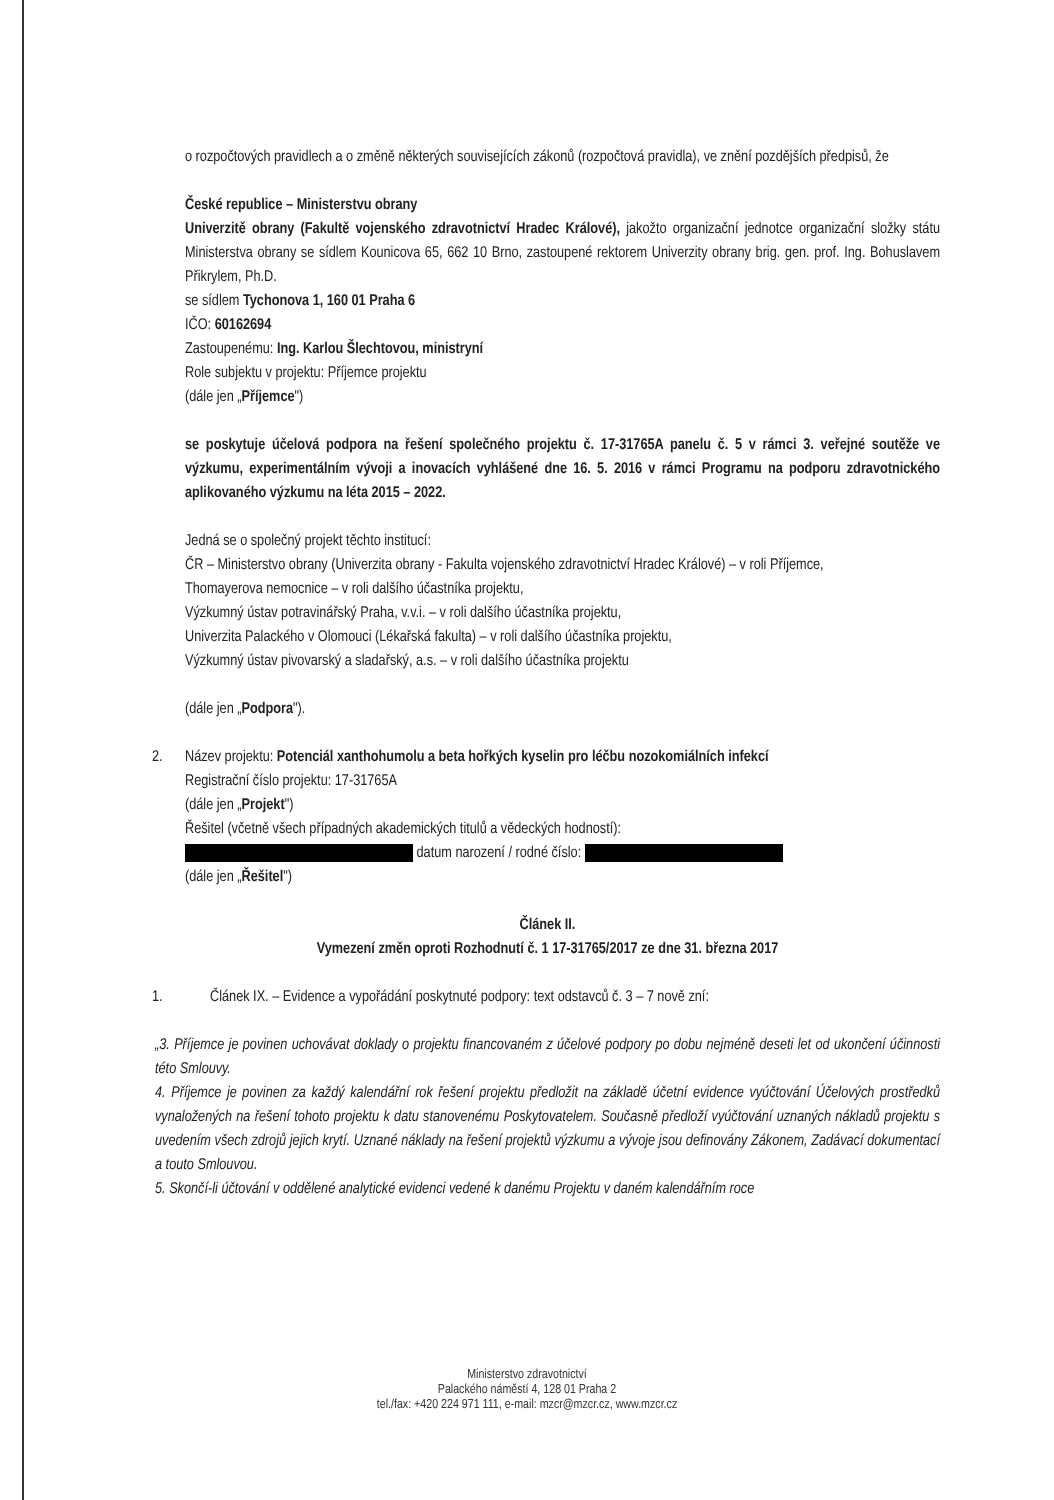o rozpočtových pravidlech a o změně některých souvisejících zákonů (rozpočtová pravidla), ve znění pozdějších předpisů, že
České republice – Ministerstvu obrany
Univerzitě obrany (Fakultě vojenského zdravotnictví Hradec Králové), jakožto organizační jednotce organizační složky státu Ministerstva obrany se sídlem Kounicova 65, 662 10 Brno, zastoupené rektorem Univerzity obrany brig. gen. prof. Ing. Bohuslavem Přikrylem, Ph.D.
se sídlem Tychonova 1, 160 01 Praha 6
IČO: 60162694
Zastoupenému: Ing. Karlou Šlechtovou, ministryní
Role subjektu v projektu: Příjemce projektu
(dále jen „Příjemce")
se poskytuje účelová podpora na řešení společného projektu č. 17-31765A panelu č. 5 v rámci 3. veřejné soutěže ve výzkumu, experimentálním vývoji a inovacích vyhlášené dne 16. 5. 2016 v rámci Programu na podporu zdravotnického aplikovaného výzkumu na léta 2015 – 2022.
Jedná se o společný projekt těchto institucí:
ČR – Ministerstvo obrany (Univerzita obrany - Fakulta vojenského zdravotnictví Hradec Králové) – v roli Příjemce,
Thomayerova nemocnice – v roli dalšího účastníka projektu,
Výzkumný ústav potravinářský Praha, v.v.i. – v roli dalšího účastníka projektu,
Univerzita Palackého v Olomouci (Lékařská fakulta) – v roli dalšího účastníka projektu,
Výzkumný ústav pivovarský a sladařský, a.s. – v roli dalšího účastníka projektu
(dále jen „Podpora").
2. Název projektu: Potenciál xanthohumolu a beta hořkých kyselin pro léčbu nozokomiálních infekcí
Registrační číslo projektu: 17-31765A
(dále jen „Projekt")
Řešitel (včetně všech případných akademických titulů a vědeckých hodností):
datum narození / rodné číslo:
(dále jen „Řešitel")
Článek II.
Vymezení změn oproti Rozhodnutí č. 1 17-31765/2017 ze dne 31. března 2017
1. Článek IX. – Evidence a vypořádání poskytnuté podpory: text odstavců č. 3 – 7 nově zní:
„3. Příjemce je povinen uchovávat doklady o projektu financovaném z účelové podpory po dobu nejméně deseti let od ukončení účinnosti této Smlouvy.
4. Příjemce je povinen za každý kalendářní rok řešení projektu předložit na základě účetní evidence vyúčtování Účelových prostředků vynaložených na řešení tohoto projektu k datu stanovenému Poskytovatelem. Současně předloží vyúčtování uznaných nákladů projektu s uvedením všech zdrojů jejich krytí. Uznané náklady na řešení projektů výzkumu a vývoje jsou definovány Zákonem, Zadávací dokumentací a touto Smlouvou.
5. Skončí-li účtování v oddělené analytické evidenci vedené k danému Projektu v daném kalendářním roce
Ministerstvo zdravotnictví
Palackého náměstí 4, 128 01 Praha 2
tel./fax: +420 224 971 111, e-mail: mzcr@mzcr.cz, www.mzcr.cz